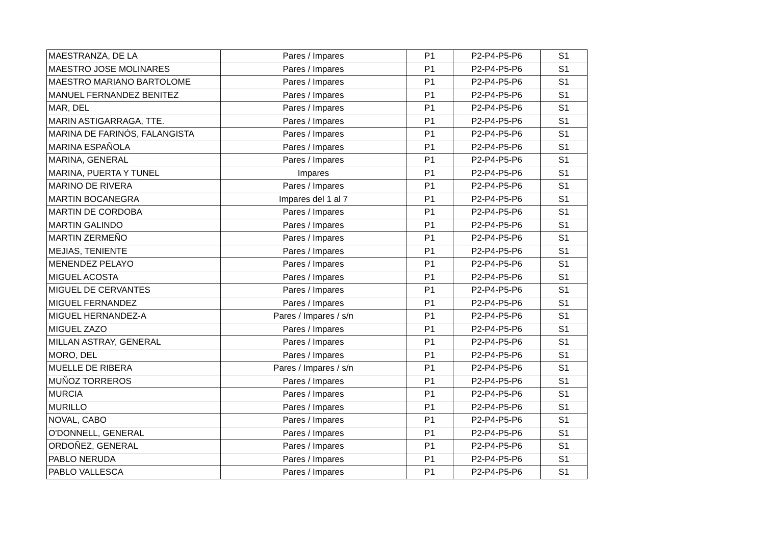| MAESTRANZA, DE LA | Pares / Impares | P1 | P2-P4-P5-P6 | S1 |
| MAESTRO JOSE MOLINARES | Pares / Impares | P1 | P2-P4-P5-P6 | S1 |
| MAESTRO MARIANO BARTOLOME | Pares / Impares | P1 | P2-P4-P5-P6 | S1 |
| MANUEL FERNANDEZ BENITEZ | Pares / Impares | P1 | P2-P4-P5-P6 | S1 |
| MAR, DEL | Pares / Impares | P1 | P2-P4-P5-P6 | S1 |
| MARIN ASTIGARRAGA, TTE. | Pares / Impares | P1 | P2-P4-P5-P6 | S1 |
| MARINA DE FARINÓS, FALANGISTA | Pares / Impares | P1 | P2-P4-P5-P6 | S1 |
| MARINA ESPAÑOLA | Pares / Impares | P1 | P2-P4-P5-P6 | S1 |
| MARINA, GENERAL | Pares / Impares | P1 | P2-P4-P5-P6 | S1 |
| MARINA, PUERTA Y TUNEL | Impares | P1 | P2-P4-P5-P6 | S1 |
| MARINO DE RIVERA | Pares / Impares | P1 | P2-P4-P5-P6 | S1 |
| MARTIN BOCANEGRA | Impares del 1 al 7 | P1 | P2-P4-P5-P6 | S1 |
| MARTIN DE CORDOBA | Pares / Impares | P1 | P2-P4-P5-P6 | S1 |
| MARTIN GALINDO | Pares / Impares | P1 | P2-P4-P5-P6 | S1 |
| MARTIN ZERMEÑO | Pares / Impares | P1 | P2-P4-P5-P6 | S1 |
| MEJIAS, TENIENTE | Pares / Impares | P1 | P2-P4-P5-P6 | S1 |
| MENENDEZ PELAYO | Pares / Impares | P1 | P2-P4-P5-P6 | S1 |
| MIGUEL ACOSTA | Pares / Impares | P1 | P2-P4-P5-P6 | S1 |
| MIGUEL DE CERVANTES | Pares / Impares | P1 | P2-P4-P5-P6 | S1 |
| MIGUEL FERNANDEZ | Pares / Impares | P1 | P2-P4-P5-P6 | S1 |
| MIGUEL HERNANDEZ-A | Pares / Impares / s/n | P1 | P2-P4-P5-P6 | S1 |
| MIGUEL ZAZO | Pares / Impares | P1 | P2-P4-P5-P6 | S1 |
| MILLAN ASTRAY, GENERAL | Pares / Impares | P1 | P2-P4-P5-P6 | S1 |
| MORO, DEL | Pares / Impares | P1 | P2-P4-P5-P6 | S1 |
| MUELLE DE RIBERA | Pares / Impares / s/n | P1 | P2-P4-P5-P6 | S1 |
| MUÑOZ TORREROS | Pares / Impares | P1 | P2-P4-P5-P6 | S1 |
| MURCIA | Pares / Impares | P1 | P2-P4-P5-P6 | S1 |
| MURILLO | Pares / Impares | P1 | P2-P4-P5-P6 | S1 |
| NOVAL, CABO | Pares / Impares | P1 | P2-P4-P5-P6 | S1 |
| O'DONNELL, GENERAL | Pares / Impares | P1 | P2-P4-P5-P6 | S1 |
| ORDOÑEZ, GENERAL | Pares / Impares | P1 | P2-P4-P5-P6 | S1 |
| PABLO NERUDA | Pares / Impares | P1 | P2-P4-P5-P6 | S1 |
| PABLO VALLESCA | Pares / Impares | P1 | P2-P4-P5-P6 | S1 |